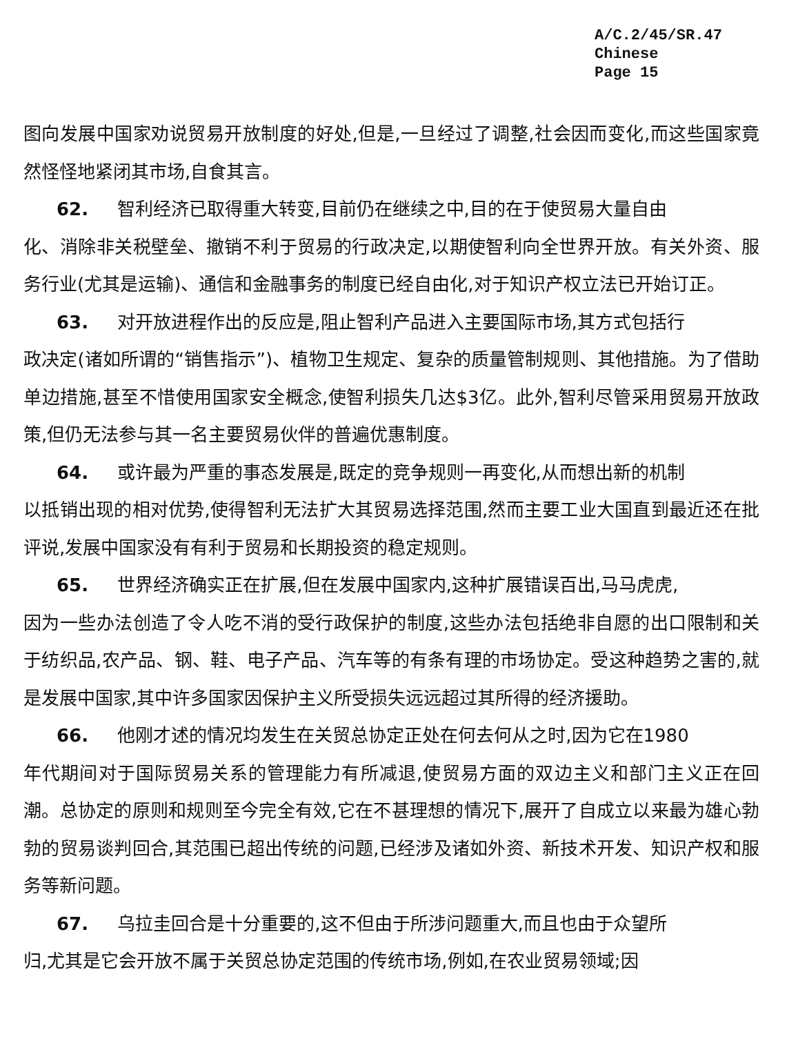A/C.2/45/SR.47
Chinese
Page 15
图向发展中国家劝说贸易开放制度的好处,但是,一旦经过了调整,社会因而变化,而这些国家竟然怪怪地紧闭其市场,自食其言。
62. 智利经济已取得重大转变,目前仍在继续之中,目的在于使贸易大量自由
化、消除非关税壁垒、撤销不利于贸易的行政决定,以期使智利向全世界开放。有关外资、服务行业(尤其是运输)、通信和金融事务的制度已经自由化,对于知识产权立法已开始订正。
63. 对开放进程作出的反应是,阻止智利产品进入主要国际市场,其方式包括行
政决定(诸如所谓的“销售指示”)、植物卫生规定、复杂的质量管制规则、其他措施。为了借助单边措施,甚至不惜使用国家安全概念,使智利损失几达$3亿。此外,智利尽管采用贸易开放政策,但仍无法参与其一名主要贸易伙伴的普遍优惠制度。
64. 或许最为严重的事态发展是,既定的竞争规则一再变化,从而想出新的机制
以抵销出现的相对优势,使得智利无法扩大其贸易选择范围,然而主要工业大国直到最近还在批评说,发展中国家没有有利于贸易和长期投资的稳定规则。
65. 世界经济确实正在扩展,但在发展中国家内,这种扩展错误百出,马马虎虎,
因为一些办法创造了令人吃不消的受行政保护的制度,这些办法包括绝非自愿的出口限制和关于纺织品,农产品、钢、鞋、电子产品、汽车等的有条有理的市场协定。受这种趋势之害的,就是发展中国家,其中许多国家因保护主义所受损失远远超过其所得的经济援助。
66. 他刚才述的情况均发生在关贸总协定正处在何去何从之时,因为它在1980
年代期间对于国际贸易关系的管理能力有所减退,使贸易方面的双边主义和部门主义正在回潮。总协定的原则和规则至今完全有效,它在不甚理想的情况下,展开了自成立以来最为雄心勃勃的贸易谈判回合,其范围已超出传统的问题,已经涉及诸如外资、新技术开发、知识产权和服务等新问题。
67. 乌拉圭回合是十分重要的,这不但由于所涉问题重大,而且也由于众望所
归,尤其是它会开放不属于关贸总协定范围的传统市场,例如,在农业贸易领域;因